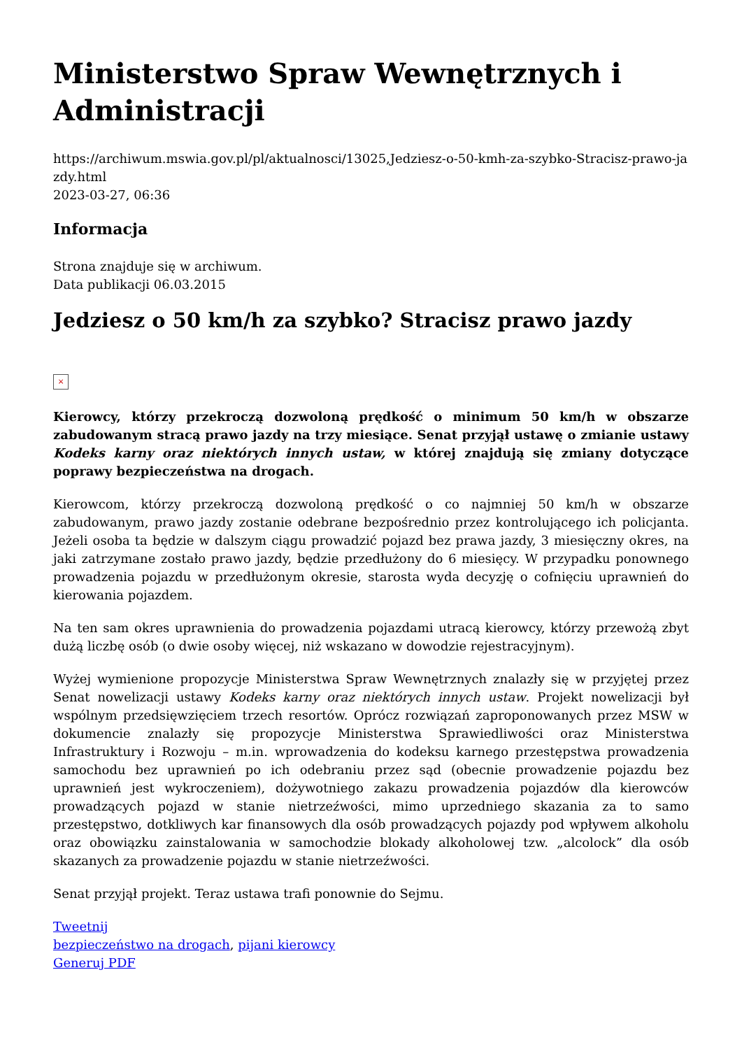Ministerstwo Spraw Wewnętrznych i Administracji
https://archiwum.mswia.gov.pl/pl/aktualnosci/13025,Jedziesz-o-50-kmh-za-szybko-Stracisz-prawo-jazdy.html
2023-03-27, 06:36
Informacja
Strona znajduje się w archiwum.
Data publikacji 06.03.2015
Jedziesz o 50 km/h za szybko? Stracisz prawo jazdy
×
Kierowcy, którzy przekroczą dozwoloną prędkość o minimum 50 km/h w obszarze zabudowanym stracą prawo jazdy na trzy miesiące. Senat przyjął ustawę o zmianie ustawy Kodeks karny oraz niektórych innych ustaw, w której znajdują się zmiany dotyczące poprawy bezpieczeństwa na drogach.
Kierowcom, którzy przekroczą dozwoloną prędkość o co najmniej 50 km/h w obszarze zabudowanym, prawo jazdy zostanie odebrane bezpośrednio przez kontrolującego ich policjanta. Jeżeli osoba ta będzie w dalszym ciągu prowadzić pojazd bez prawa jazdy, 3 miesięczny okres, na jaki zatrzymane zostało prawo jazdy, będzie przedłużony do 6 miesięcy. W przypadku ponownego prowadzenia pojazdu w przedłużonym okresie, starosta wyda decyzję o cofnięciu uprawnień do kierowania pojazdem.
Na ten sam okres uprawnienia do prowadzenia pojazdami utracą kierowcy, którzy przewożą zbyt dużą liczbę osób (o dwie osoby więcej, niż wskazano w dowodzie rejestracyjnym).
Wyżej wymienione propozycje Ministerstwa Spraw Wewnętrznych znalazły się w przyjętej przez Senat nowelizacji ustawy Kodeks karny oraz niektórych innych ustaw. Projekt nowelizacji był wspólnym przedsięwzięciem trzech resortów. Oprócz rozwiązań zaproponowanych przez MSW w dokumencie znalazły się propozycje Ministerstwa Sprawiedliwości oraz Ministerstwa Infrastruktury i Rozwoju – m.in. wprowadzenia do kodeksu karnego przestępstwa prowadzenia samochodu bez uprawnień po ich odebraniu przez sąd (obecnie prowadzenie pojazdu bez uprawnień jest wykroczeniem), dożywotniego zakazu prowadzenia pojazdów dla kierowców prowadzących pojazd w stanie nietrzeźwości, mimo uprzedniego skazania za to samo przestępstwo, dotkliwych kar finansowych dla osób prowadzących pojazdy pod wpływem alkoholu oraz obowiązku zainstalowania w samochodzie blokady alkoholowej tzw. „alcolock” dla osób skazanych za prowadzenie pojazdu w stanie nietrzeźwości.
Senat przyjął projekt. Teraz ustawa trafi ponownie do Sejmu.
Tweetnij
bezpieczeństwo na drogach, pijani kierowcy
Generuj PDF